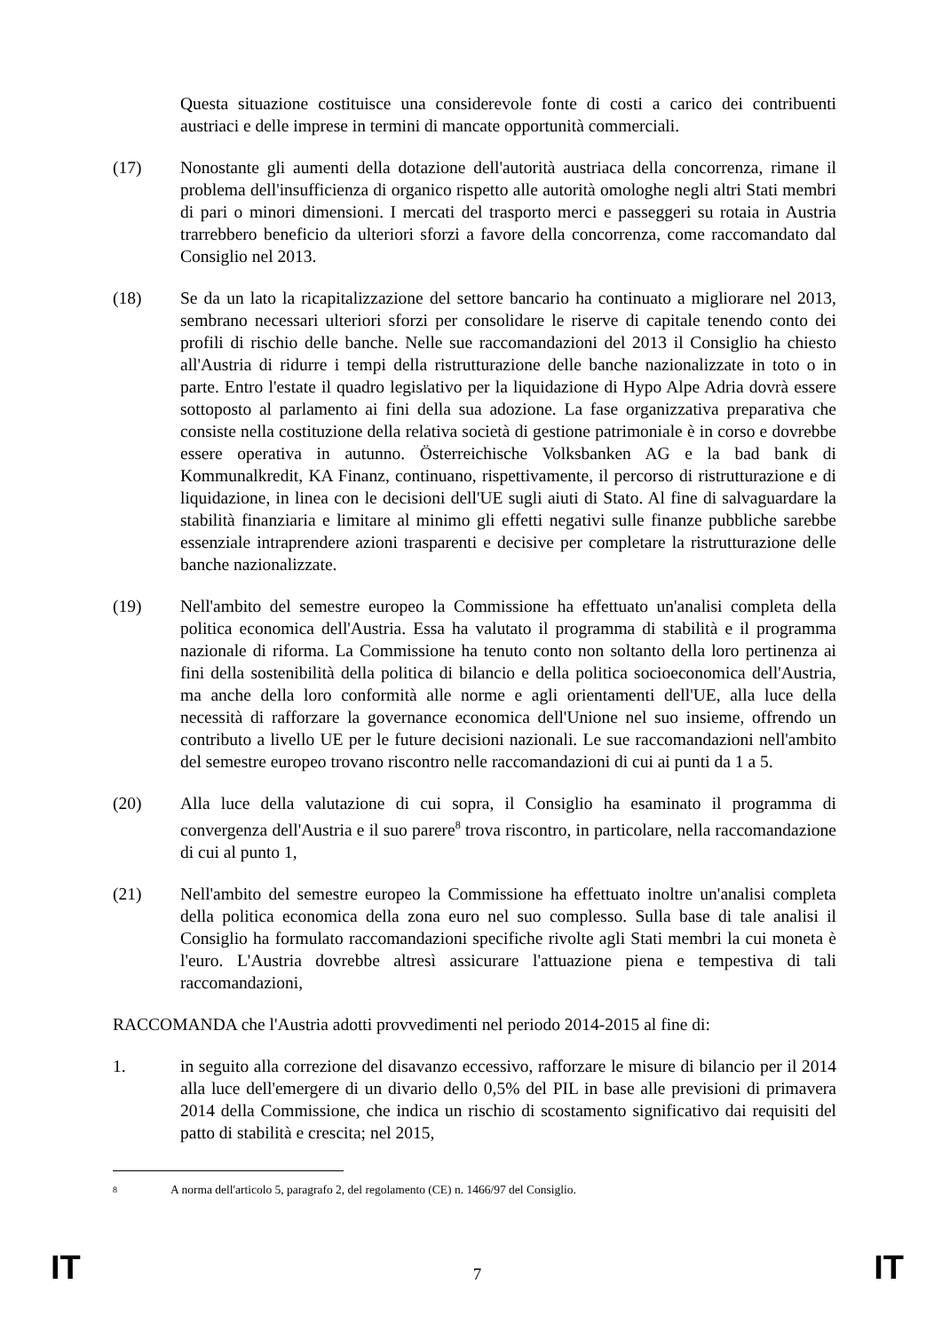Questa situazione costituisce una considerevole fonte di costi a carico dei contribuenti austriaci e delle imprese in termini di mancate opportunità commerciali.
(17) Nonostante gli aumenti della dotazione dell'autorità austriaca della concorrenza, rimane il problema dell'insufficienza di organico rispetto alle autorità omologhe negli altri Stati membri di pari o minori dimensioni. I mercati del trasporto merci e passeggeri su rotaia in Austria trarrebbero beneficio da ulteriori sforzi a favore della concorrenza, come raccomandato dal Consiglio nel 2013.
(18) Se da un lato la ricapitalizzazione del settore bancario ha continuato a migliorare nel 2013, sembrano necessari ulteriori sforzi per consolidare le riserve di capitale tenendo conto dei profili di rischio delle banche. Nelle sue raccomandazioni del 2013 il Consiglio ha chiesto all'Austria di ridurre i tempi della ristrutturazione delle banche nazionalizzate in toto o in parte. Entro l'estate il quadro legislativo per la liquidazione di Hypo Alpe Adria dovrà essere sottoposto al parlamento ai fini della sua adozione. La fase organizzativa preparativa che consiste nella costituzione della relativa società di gestione patrimoniale è in corso e dovrebbe essere operativa in autunno. Österreichische Volksbanken AG e la bad bank di Kommunalkredit, KA Finanz, continuano, rispettivamente, il percorso di ristrutturazione e di liquidazione, in linea con le decisioni dell'UE sugli aiuti di Stato. Al fine di salvaguardare la stabilità finanziaria e limitare al minimo gli effetti negativi sulle finanze pubbliche sarebbe essenziale intraprendere azioni trasparenti e decisive per completare la ristrutturazione delle banche nazionalizzate.
(19) Nell'ambito del semestre europeo la Commissione ha effettuato un'analisi completa della politica economica dell'Austria. Essa ha valutato il programma di stabilità e il programma nazionale di riforma. La Commissione ha tenuto conto non soltanto della loro pertinenza ai fini della sostenibilità della politica di bilancio e della politica socioeconomica dell'Austria, ma anche della loro conformità alle norme e agli orientamenti dell'UE, alla luce della necessità di rafforzare la governance economica dell'Unione nel suo insieme, offrendo un contributo a livello UE per le future decisioni nazionali. Le sue raccomandazioni nell'ambito del semestre europeo trovano riscontro nelle raccomandazioni di cui ai punti da 1 a 5.
(20) Alla luce della valutazione di cui sopra, il Consiglio ha esaminato il programma di convergenza dell'Austria e il suo parere<sup>8</sup> trova riscontro, in particolare, nella raccomandazione di cui al punto 1,
(21) Nell'ambito del semestre europeo la Commissione ha effettuato inoltre un'analisi completa della politica economica della zona euro nel suo complesso. Sulla base di tale analisi il Consiglio ha formulato raccomandazioni specifiche rivolte agli Stati membri la cui moneta è l'euro. L'Austria dovrebbe altresì assicurare l'attuazione piena e tempestiva di tali raccomandazioni,
RACCOMANDA che l'Austria adotti provvedimenti nel periodo 2014-2015 al fine di:
1. in seguito alla correzione del disavanzo eccessivo, rafforzare le misure di bilancio per il 2014 alla luce dell'emergere di un divario dello 0,5% del PIL in base alle previsioni di primavera 2014 della Commissione, che indica un rischio di scostamento significativo dai requisiti del patto di stabilità e crescita; nel 2015,
8 A norma dell'articolo 5, paragrafo 2, del regolamento (CE) n. 1466/97 del Consiglio.
IT 7 IT